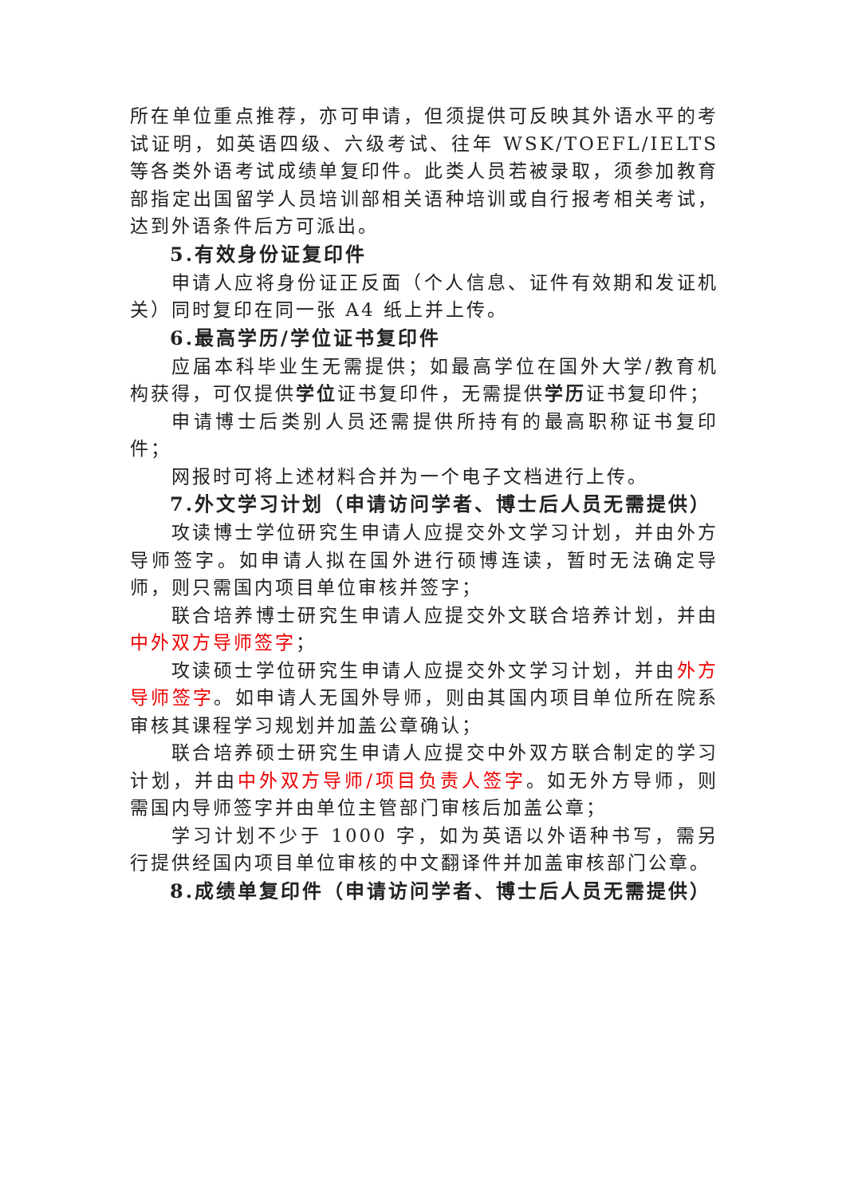所在单位重点推荐，亦可申请，但须提供可反映其外语水平的考试证明，如英语四级、六级考试、往年 WSK/TOEFL/IELTS 等各类外语考试成绩单复印件。此类人员若被录取，须参加教育部指定出国留学人员培训部相关语种培训或自行报考相关考试，达到外语条件后方可派出。
5.有效身份证复印件
申请人应将身份证正反面（个人信息、证件有效期和发证机关）同时复印在同一张 A4 纸上并上传。
6.最高学历/学位证书复印件
应届本科毕业生无需提供；如最高学位在国外大学/教育机构获得，可仅提供学位证书复印件，无需提供学历证书复印件；
申请博士后类别人员还需提供所持有的最高职称证书复印件；
网报时可将上述材料合并为一个电子文档进行上传。
7.外文学习计划（申请访问学者、博士后人员无需提供）
攻读博士学位研究生申请人应提交外文学习计划，并由外方导师签字。如申请人拟在国外进行硕博连读，暂时无法确定导师，则只需国内项目单位审核并签字；
联合培养博士研究生申请人应提交外文联合培养计划，并由中外双方导师签字；
攻读硕士学位研究生申请人应提交外文学习计划，并由外方导师签字。如申请人无国外导师，则由其国内项目单位所在院系审核其课程学习规划并加盖公章确认；
联合培养硕士研究生申请人应提交中外双方联合制定的学习计划，并由中外双方导师/项目负责人签字。如无外方导师，则需国内导师签字并由单位主管部门审核后加盖公章；
学习计划不少于 1000 字，如为英语以外语种书写，需另行提供经国内项目单位审核的中文翻译件并加盖审核部门公章。
8.成绩单复印件（申请访问学者、博士后人员无需提供）